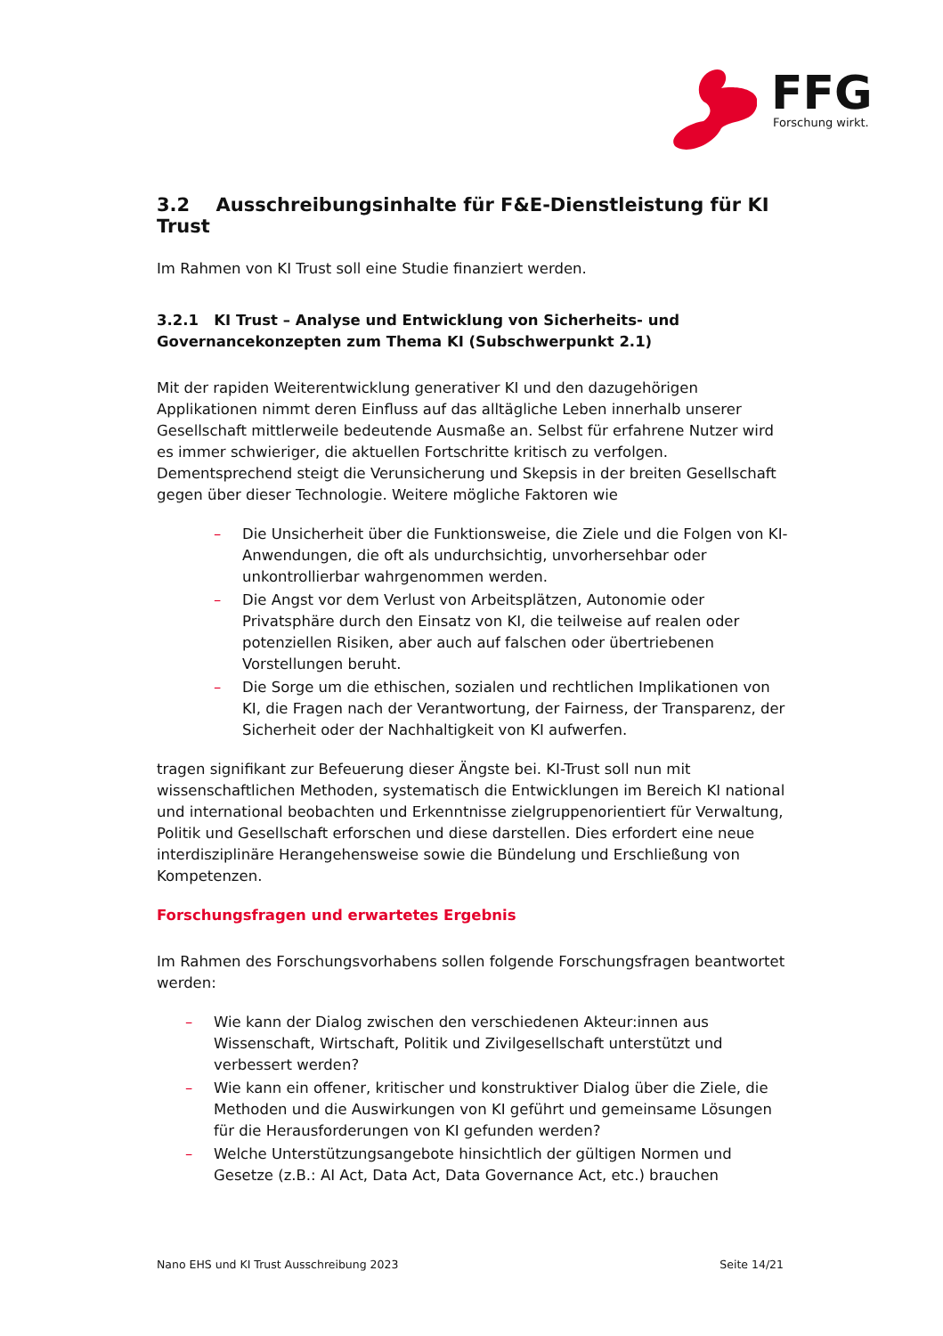FFG Forschung wirkt.
3.2 Ausschreibungsinhalte für F&E-Dienstleistung für KI Trust
Im Rahmen von KI Trust soll eine Studie finanziert werden.
3.2.1 KI Trust – Analyse und Entwicklung von Sicherheits- und Governancekonzepten zum Thema KI (Subschwerpunkt 2.1)
Mit der rapiden Weiterentwicklung generativer KI und den dazugehörigen Applikationen nimmt deren Einfluss auf das alltägliche Leben innerhalb unserer Gesellschaft mittlerweile bedeutende Ausmaße an. Selbst für erfahrene Nutzer wird es immer schwieriger, die aktuellen Fortschritte kritisch zu verfolgen. Dementsprechend steigt die Verunsicherung und Skepsis in der breiten Gesellschaft gegen über dieser Technologie. Weitere mögliche Faktoren wie
– Die Unsicherheit über die Funktionsweise, die Ziele und die Folgen von KI-Anwendungen, die oft als undurchsichtig, unvorhersehbar oder unkontrollierbar wahrgenommen werden.
– Die Angst vor dem Verlust von Arbeitsplätzen, Autonomie oder Privatsphäre durch den Einsatz von KI, die teilweise auf realen oder potenziellen Risiken, aber auch auf falschen oder übertriebenen Vorstellungen beruht.
– Die Sorge um die ethischen, sozialen und rechtlichen Implikationen von KI, die Fragen nach der Verantwortung, der Fairness, der Transparenz, der Sicherheit oder der Nachhaltigkeit von KI aufwerfen.
tragen signifikant zur Befeuerung dieser Ängste bei. KI-Trust soll nun mit wissenschaftlichen Methoden, systematisch die Entwicklungen im Bereich KI national und international beobachten und Erkenntnisse zielgruppenorientiert für Verwaltung, Politik und Gesellschaft erforschen und diese darstellen. Dies erfordert eine neue interdisziplinäre Herangehensweise sowie die Bündelung und Erschließung von Kompetenzen.
Forschungsfragen und erwartetes Ergebnis
Im Rahmen des Forschungsvorhabens sollen folgende Forschungsfragen beantwortet werden:
– Wie kann der Dialog zwischen den verschiedenen Akteur:innen aus Wissenschaft, Wirtschaft, Politik und Zivilgesellschaft unterstützt und verbessert werden?
– Wie kann ein offener, kritischer und konstruktiver Dialog über die Ziele, die Methoden und die Auswirkungen von KI geführt und gemeinsame Lösungen für die Herausforderungen von KI gefunden werden?
– Welche Unterstützungsangebote hinsichtlich der gültigen Normen und Gesetze (z.B.: AI Act, Data Act, Data Governance Act, etc.) brauchen
Nano EHS und KI Trust Ausschreibung 2023 Seite 14/21